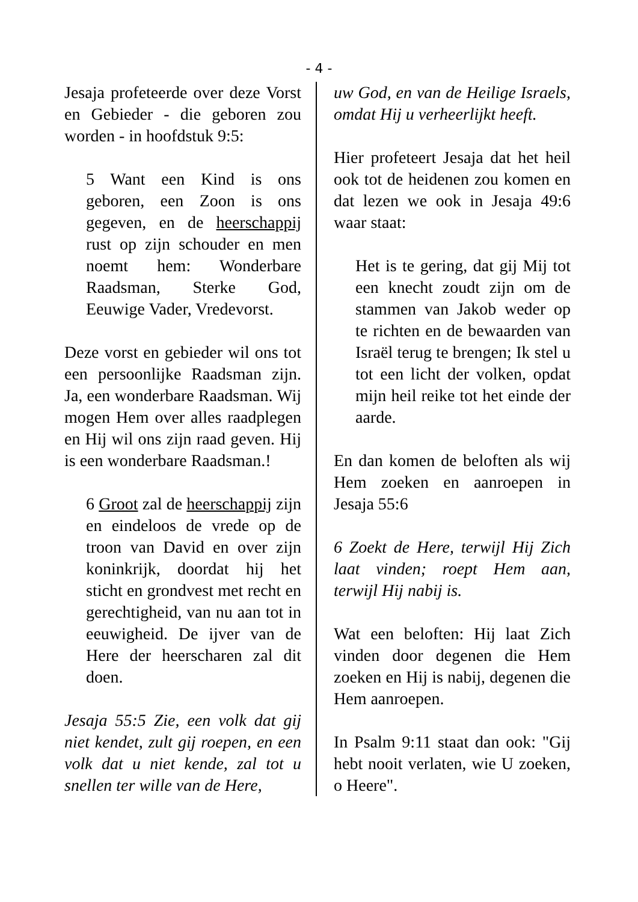- 4 -
Jesaja profeteerde over deze Vorst en Gebieder - die geboren zou worden - in hoofdstuk 9:5:
5 Want een Kind is ons geboren, een Zoon is ons gegeven, en de heerschappij rust op zijn schouder en men noemt hem: Wonderbare Raadsman, Sterke God, Eeuwige Vader, Vredevorst.
Deze vorst en gebieder wil ons tot een persoonlijke Raadsman zijn. Ja, een wonderbare Raadsman. Wij mogen Hem over alles raadplegen en Hij wil ons zijn raad geven. Hij is een wonderbare Raadsman.!
6 Groot zal de heerschappij zijn en eindeloos de vrede op de troon van David en over zijn koninkrijk, doordat hij het sticht en grondvest met recht en gerechtigheid, van nu aan tot in eeuwigheid. De ijver van de Here der heerscharen zal dit doen.
Jesaja 55:5 Zie, een volk dat gij niet kendet, zult gij roepen, en een volk dat u niet kende, zal tot u snellen ter wille van de Here,
uw God, en van de Heilige Israels, omdat Hij u verheerlijkt heeft.
Hier profeteert Jesaja dat het heil ook tot de heidenen zou komen en dat lezen we ook in Jesaja 49:6 waar staat:
Het is te gering, dat gij Mij tot een knecht zoudt zijn om de stammen van Jakob weder op te richten en de bewaarden van Israël terug te brengen; Ik stel u tot een licht der volken, opdat mijn heil reike tot het einde der aarde.
En dan komen de beloften als wij Hem zoeken en aanroepen in Jesaja 55:6
6 Zoekt de Here, terwijl Hij Zich laat vinden; roept Hem aan, terwijl Hij nabij is.
Wat een beloften: Hij laat Zich vinden door degenen die Hem zoeken en Hij is nabij, degenen die Hem aanroepen.
In Psalm 9:11 staat dan ook: "Gij hebt nooit verlaten, wie U zoeken, o Heere".